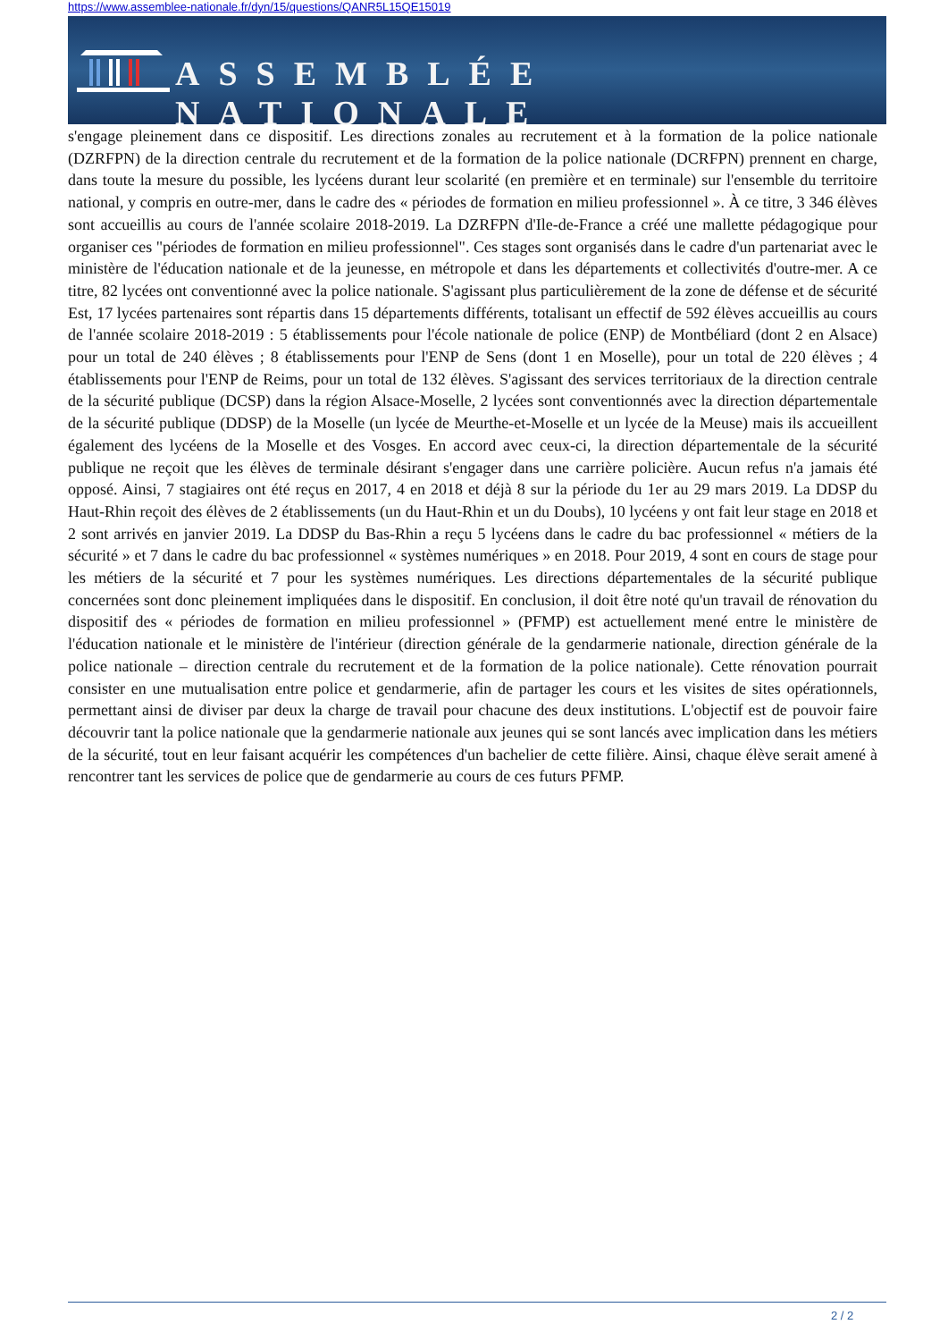https://www.assemblee-nationale.fr/dyn/15/questions/QANR5L15QE15019
ASSEMBLÉE NATIONALE
s'engage pleinement dans ce dispositif. Les directions zonales au recrutement et à la formation de la police nationale (DZRFPN) de la direction centrale du recrutement et de la formation de la police nationale (DCRFPN) prennent en charge, dans toute la mesure du possible, les lycéens durant leur scolarité (en première et en terminale) sur l'ensemble du territoire national, y compris en outre-mer, dans le cadre des « périodes de formation en milieu professionnel ». À ce titre, 3 346 élèves sont accueillis au cours de l'année scolaire 2018-2019. La DZRFPN d'Ile-de-France a créé une mallette pédagogique pour organiser ces "périodes de formation en milieu professionnel". Ces stages sont organisés dans le cadre d'un partenariat avec le ministère de l'éducation nationale et de la jeunesse, en métropole et dans les départements et collectivités d'outre-mer. A ce titre, 82 lycées ont conventionné avec la police nationale. S'agissant plus particulièrement de la zone de défense et de sécurité Est, 17 lycées partenaires sont répartis dans 15 départements différents, totalisant un effectif de 592 élèves accueillis au cours de l'année scolaire 2018-2019 : 5 établissements pour l'école nationale de police (ENP) de Montbéliard (dont 2 en Alsace) pour un total de 240 élèves ; 8 établissements pour l'ENP de Sens (dont 1 en Moselle), pour un total de 220 élèves ; 4 établissements pour l'ENP de Reims, pour un total de 132 élèves. S'agissant des services territoriaux de la direction centrale de la sécurité publique (DCSP) dans la région Alsace-Moselle, 2 lycées sont conventionnés avec la direction départementale de la sécurité publique (DDSP) de la Moselle (un lycée de Meurthe-et-Moselle et un lycée de la Meuse) mais ils accueillent également des lycéens de la Moselle et des Vosges. En accord avec ceux-ci, la direction départementale de la sécurité publique ne reçoit que les élèves de terminale désirant s'engager dans une carrière policière. Aucun refus n'a jamais été opposé. Ainsi, 7 stagiaires ont été reçus en 2017, 4 en 2018 et déjà 8 sur la période du 1er au 29 mars 2019. La DDSP du Haut-Rhin reçoit des élèves de 2 établissements (un du Haut-Rhin et un du Doubs), 10 lycéens y ont fait leur stage en 2018 et 2 sont arrivés en janvier 2019. La DDSP du Bas-Rhin a reçu 5 lycéens dans le cadre du bac professionnel « métiers de la sécurité » et 7 dans le cadre du bac professionnel « systèmes numériques » en 2018. Pour 2019, 4 sont en cours de stage pour les métiers de la sécurité et 7 pour les systèmes numériques. Les directions départementales de la sécurité publique concernées sont donc pleinement impliquées dans le dispositif. En conclusion, il doit être noté qu'un travail de rénovation du dispositif des « périodes de formation en milieu professionnel » (PFMP) est actuellement mené entre le ministère de l'éducation nationale et le ministère de l'intérieur (direction générale de la gendarmerie nationale, direction générale de la police nationale – direction centrale du recrutement et de la formation de la police nationale). Cette rénovation pourrait consister en une mutualisation entre police et gendarmerie, afin de partager les cours et les visites de sites opérationnels, permettant ainsi de diviser par deux la charge de travail pour chacune des deux institutions. L'objectif est de pouvoir faire découvrir tant la police nationale que la gendarmerie nationale aux jeunes qui se sont lancés avec implication dans les métiers de la sécurité, tout en leur faisant acquérir les compétences d'un bachelier de cette filière. Ainsi, chaque élève serait amené à rencontrer tant les services de police que de gendarmerie au cours de ces futurs PFMP.
2 / 2